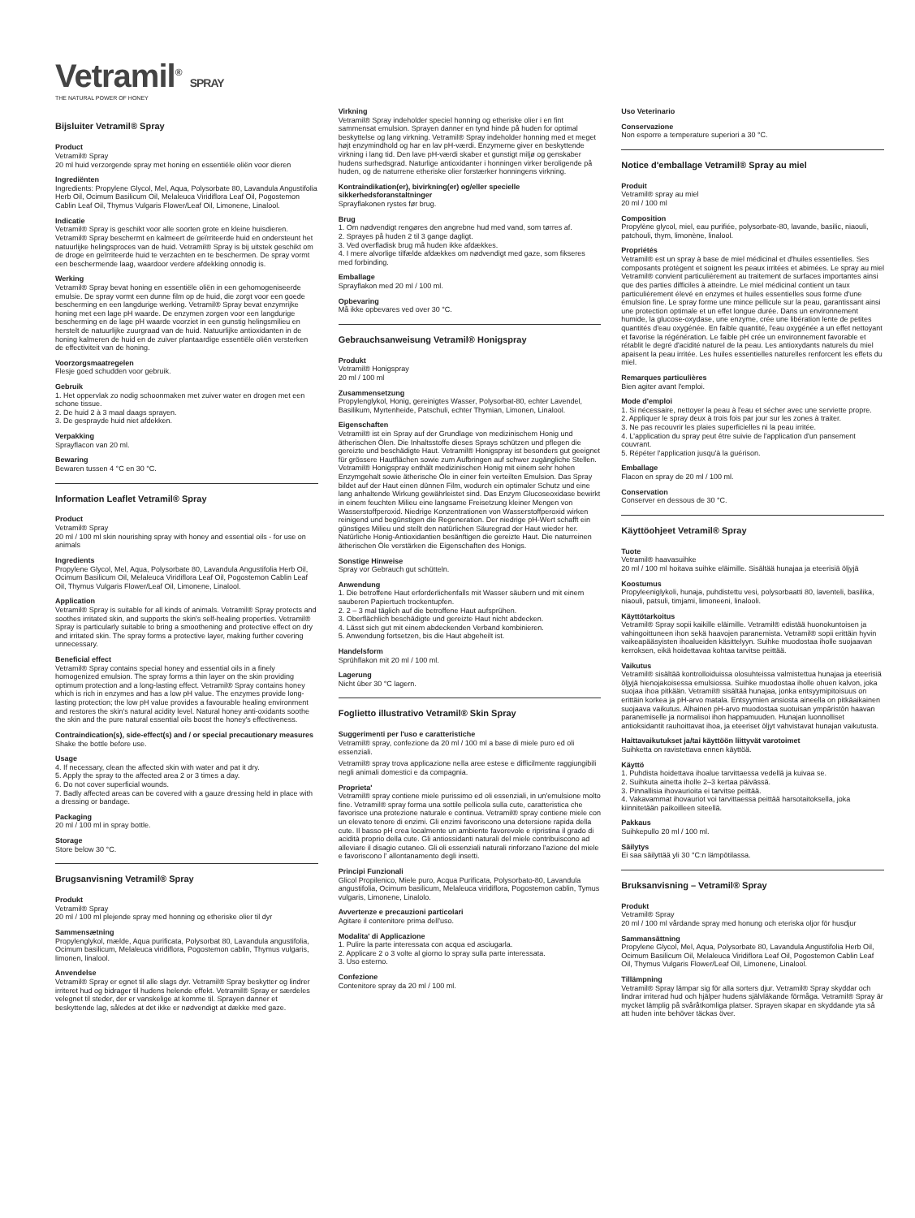Vetramil<sup>®</sup> SPRAY
THE NATURAL POWER OF HONEY
Bijsluiter Vetramil® Spray
Product
Vetramil® Spray
20 ml huid verzorgende spray met honing en essentiële oliën voor dieren
Ingrediënten
Ingredients: Propylene Glycol, Mel, Aqua, Polysorbate 80, Lavandula Angustifolia Herb Oil, Ocimum Basilicum Oil, Melaleuca Viridiflora Leaf Oil, Pogostemon Cablin Leaf Oil, Thymus Vulgaris Flower/Leaf Oil, Limonene, Linalool.
Indicatie
Vetramil® Spray is geschikt voor alle soorten grote en kleine huisdieren. Vetramil® Spray beschermt en kalmeert de geïrriteerde huid en ondersteunt het natuurlijke helingsproces van de huid. Vetramil® Spray is bij uitstek geschikt om de droge en geïrriteerde huid te verzachten en te beschermen. De spray vormt een beschermende laag, waardoor verdere afdekking onnodig is.
Werking
Vetramil® Spray bevat honing en essentiële oliën in een gehomogeniseerde emulsie. De spray vormt een dunne film op de huid, die zorgt voor een goede bescherming en een langdurige werking. Vetramil® Spray bevat enzymrijke honing met een lage pH waarde. De enzymen zorgen voor een langdurige bescherming en de lage pH waarde voorziet in een gunstig helingsmilieu en herstelt de natuurlijke zuurgraad van de huid. Natuurlijke antioxidanten in de honing kalmeren de huid en de zuiver plantaardige essentiële oliën versterken de effectiviteit van de honing.
Voorzorgsmaatregelen
Flesje goed schudden voor gebruik.
Gebruik
1. Het oppervlak zo nodig schoonmaken met zuiver water en drogen met een schone tissue.
2. De huid 2 à 3 maal daags sprayen.
3. De gesprayde huid niet afdekken.
Verpakking
Sprayflacon van 20 ml.
Bewaring
Bewaren tussen 4 °C en 30 °C.
Information Leaflet Vetramil® Spray
Product
Vetramil® Spray
20 ml / 100 ml skin nourishing spray with honey and essential oils - for use on animals
Ingredients
Propylene Glycol, Mel, Aqua, Polysorbate 80, Lavandula Angustifolia Herb Oil, Ocimum Basilicum Oil, Melaleuca Viridiflora Leaf Oil, Pogostemon Cablin Leaf Oil, Thymus Vulgaris Flower/Leaf Oil, Limonene, Linalool.
Application
Vetramil® Spray is suitable for all kinds of animals. Vetramil® Spray protects and soothes irritated skin, and supports the skin's self-healing properties. Vetramil® Spray is particularly suitable to bring a smoothening and protective effect on dry and irritated skin. The spray forms a protective layer, making further covering unnecessary.
Beneficial effect
Vetramil® Spray contains special honey and essential oils in a finely homogenized emulsion. The spray forms a thin layer on the skin providing optimum protection and a long-lasting effect. Vetramil® Spray contains honey which is rich in enzymes and has a low pH value. The enzymes provide long-lasting protection; the low pH value provides a favourable healing environment and restores the skin's natural acidity level. Natural honey anti-oxidants soothe the skin and the pure natural essential oils boost the honey's effectiveness.
Contraindication(s), side-effect(s) and / or special precautionary measures
Shake the bottle before use.
Usage
4. If necessary, clean the affected skin with water and pat it dry.
5. Apply the spray to the affected area 2 or 3 times a day.
6. Do not cover superficial wounds.
7. Badly affected areas can be covered with a gauze dressing held in place with a dressing or bandage.
Packaging
20 ml / 100 ml in spray bottle.
Storage
Store below 30 °C.
Brugsanvisning Vetramil® Spray
Produkt
Vetramil® Spray
20 ml / 100 ml plejende spray med honning og etheriske olier til dyr
Sammensætning
Propylenglykol, mælde, Aqua purificata, Polysorbat 80, Lavandula angustifolia, Ocimum basilicum, Melaleuca viridiflora, Pogostemon cablin, Thymus vulgaris, limonen, linalool.
Anvendelse
Vetramil® Spray er egnet til alle slags dyr. Vetramil® Spray beskytter og lindrer irriteret hud og bidrager til hudens helende effekt. Vetramil® Spray er særdeles velegnet til steder, der er vanskelige at komme til. Sprayen danner et beskyttende lag, således at det ikke er nødvendigt at dække med gaze.
Virkning
Vetramil® Spray indeholder speciel honning og etheriske olier i en fint sammensat emulsion. Sprayen danner en tynd hinde på huden for optimal beskyttelse og lang virkning. Vetramil® Spray indeholder honning med et meget højt enzymindhold og har en lav pH-værdi. Enzymerne giver en beskyttende virkning i lang tid. Den lave pH-værdi skaber et gunstigt miljø og genskaber hudens surhedsgrad. Naturlige antioxidanter i honningen virker beroligende på huden, og de naturrene etheriske olier forstærker honningens virkning.
Kontraindikation(er), bivirkning(er) og/eller specielle sikkerhedsforanstaltninger
Sprayflakonen rystes før brug.
Brug
1. Om nødvendigt rengøres den angrebne hud med vand, som tørres af.
2. Sprayes på huden 2 til 3 gange dagligt.
3. Ved overfladisk brug må huden ikke afdækkes.
4. I mere alvorlige tilfælde afdækkes om nødvendigt med gaze, som fikseres med forbinding.
Emballage
Sprayflakon med 20 ml / 100 ml.
Opbevaring
Må ikke opbevares ved over 30 °C.
Gebrauchsanweisung Vetramil® Honigspray
Produkt
Vetramil® Honigspray
20 ml / 100 ml
Zusammensetzung
Propylenglykol, Honig, gereinigtes Wasser, Polysorbat-80, echter Lavendel, Basilikum, Myrtenheide, Patschuli, echter Thymian, Limonen, Linalool.
Eigenschaften
Vetramil® ist ein Spray auf der Grundlage von medizinischem Honig und ätherischen Ölen. Die Inhaltsstoffe dieses Sprays schützen und pflegen die gereizte und beschädigte Haut. Vetramil® Honigspray ist besonders gut geeignet für grössere Hautflächen sowie zum Aufbringen auf schwer zugängliche Stellen. Vetramil® Honigspray enthält medizinischen Honig mit einem sehr hohen Enzymgehalt sowie ätherische Öle in einer fein verteilten Emulsion. Das Spray bildet auf der Haut einen dünnen Film, wodurch ein optimaler Schutz und eine lang anhaltende Wirkung gewährleistet sind. Das Enzym Glucoseoxidase bewirkt in einem feuchten Milieu eine langsame Freisetzung kleiner Mengen von Wasserstoffperoxid. Niedrige Konzentrationen von Wasserstoffperoxid wirken reinigend und begünstigen die Regeneration. Der niedrige pH-Wert schafft ein günstiges Milieu und stellt den natürlichen Säuregrad der Haut wieder her. Natürliche Honig-Antioxidantien besänftigen die gereizte Haut. Die naturreinen ätherischen Öle verstärken die Eigenschaften des Honigs.
Sonstige Hinweise
Spray vor Gebrauch gut schütteln.
Anwendung
1. Die betroffene Haut erforderlichenfalls mit Wasser säubern und mit einem sauberen Papiertuch trockentupfen.
2. 2 – 3 mal täglich auf die betroffene Haut aufsprühen.
3. Oberflächlich beschädigte und gereizte Haut nicht abdecken.
4. Lässt sich gut mit einem abdeckenden Verband kombinieren.
5. Anwendung fortsetzen, bis die Haut abgeheilt ist.
Handelsform
Sprühflakon mit 20 ml / 100 ml.
Lagerung
Nicht über 30 °C lagern.
Foglietto illustrativo Vetramil® Skin Spray
Suggerimenti per l'uso e caratteristiche
Vetramil® spray, confezione da 20 ml / 100 ml a base di miele puro ed oli essenziali.
Vetramil® spray trova applicazione nella aree estese e difficilmente raggiungibili negli animali domestici e da compagnia.
Proprieta'
Vetramil® spray contiene miele purissimo ed oli essenziali, in un'emulsione molto fine. Vetramil® spray forma una sottile pellicola sulla cute, caratteristica che favorisce una protezione naturale e continua. Vetramil® spray contiene miele con un elevato tenore di enzimi. Gli enzimi favoriscono una detersione rapida della cute. Il basso pH crea localmente un ambiente favorevole e ripristina il grado di acidità proprio della cute. Gli antiossidanti naturali del miele contribuiscono ad alleviare il disagio cutaneo. Gli oli essenziali naturali rinforzano l'azione del miele e favoriscono l' allontanamento degli insetti.
Principi Funzionali
Glicol Propilenico, Miele puro, Acqua Purificata, Polysorbato-80, Lavandula angustifolia, Ocimum basilicum, Melaleuca viridiflora, Pogostemon cablin, Tymus vulgaris, Limonene, Linalolo.
Avvertenze e precauzioni particolari
Agitare il contenitore prima dell'uso.
Modalita' di Applicazione
1. Pulire la parte interessata con acqua ed asciugarla.
2. Applicare 2 o 3 volte al giorno lo spray sulla parte interessata.
3. Uso esterno.
Confezione
Contenitore spray da 20 ml / 100 ml.
Uso Veterinario
Conservazione
Non esporre a temperature superiori a 30 °C.
Notice d'emballage Vetramil® Spray au miel
Produit
Vetramil® spray au miel
20 ml / 100 ml
Composition
Propylène glycol, miel, eau purifiée, polysorbate-80, lavande, basilic, niaouli, patchouli, thym, limonène, linalool.
Propriétés
Vetramil® est un spray à base de miel médicinal et d'huiles essentielles. Ses composants protègent et soignent les peaux irritées et abimées. Le spray au miel Vetramil® convient particulièrement au traitement de surfaces importantes ainsi que des parties difficiles à atteindre. Le miel médicinal contient un taux particulièrement élevé en enzymes et huiles essentielles sous forme d'une émulsion fine. Le spray forme une mince pellicule sur la peau, garantissant ainsi une protection optimale et un effet longue durée. Dans un environnement humide, la glucose-oxydase, une enzyme, crée une libération lente de petites quantités d'eau oxygénée. En faible quantité, l'eau oxygénée a un effet nettoyant et favorise la régénération. Le faible pH crée un environnement favorable et rétablit le degré d'acidité naturel de la peau. Les antioxydants naturels du miel apaisent la peau irritée. Les huiles essentielles naturelles renforcent les effets du miel.
Remarques particulières
Bien agiter avant l'emploi.
Mode d'emploi
1. Si nécessaire, nettoyer la peau à l'eau et sécher avec une serviette propre.
2. Appliquer le spray deux à trois fois par jour sur les zones à traiter.
3. Ne pas recouvrir les plaies superficielles ni la peau irritée.
4. L'application du spray peut être suivie de l'application d'un pansement couvrant.
5. Répéter l'application jusqu'à la guérison.
Emballage
Flacon en spray de 20 ml / 100 ml.
Conservation
Conserver en dessous de 30 °C.
Käyttöohjeet Vetramil® Spray
Tuote
Vetramil® haavasuihke
20 ml / 100 ml hoitava suihke eläimille. Sisältää hunajaa ja eteerisiä öljyjä
Koostumus
Propyleeniglykoli, hunaja, puhdistettu vesi, polysorbaatti 80, laventeli, basilika, niaouli, patsuli, timjami, limoneeni, linalooli.
Käyttötarkoitus
Vetramil® Spray sopii kaikille eläimille. Vetramil® edistää huonokuntoisen ja vahingoittuneen ihon sekä haavojen paranemista. Vetramil® sopii erittäin hyvin vaikeapääsyisten ihoalueiden käsittelyyn. Suihke muodostaa iholle suojaavan kerroksen, eikä hoidettavaa kohtaa tarvitse peittää.
Vaikutus
Vetramil® sisältää kontrolloiduissa olosuhteissa valmistettua hunajaa ja eteerisiä öljyjä hienojakoisessa emulsiossa. Suihke muodostaa iholle ohuen kalvon, joka suojaa ihoa pitkään. Vetramil® sisältää hunajaa, jonka entsyymipitoisuus on erittäin korkea ja pH-arvo matala. Entsyymien ansiosta aineella on pitkäaikainen suojaava vaikutus. Alhainen pH-arvo muodostaa suotuisan ympäristön haavan paranemiselle ja normalisoi ihon happamuuden. Hunajan luonnolliset antioksidantit rauhoittavat ihoa, ja eteeriset öljyt vahvistavat hunajan vaikutusta.
Haittavaikutukset ja/tai käyttöön liittyvät varotoimet
Suihketta on ravistettava ennen käyttöä.
Käyttö
1. Puhdista hoidettava ihoalue tarvittaessa vedellä ja kuivaa se.
2. Suihkuta ainetta iholle 2–3 kertaa päivässä.
3. Pinnallisia ihovaurioita ei tarvitse peittää.
4. Vakavammat ihovauriot voi tarvittaessa peittää harsotaitoksella, joka kiinnitetään paikoilleen siteellä.
Pakkaus
Suihkepullo 20 ml / 100 ml.
Säilytys
Ei saa säilyttää yli 30 °C:n lämpötilassa.
Bruksanvisning – Vetramil® Spray
Produkt
Vetramil® Spray
20 ml / 100 ml vårdande spray med honung och eteriska oljor för husdjur
Sammansättning
Propylene Glycol, Mel, Aqua, Polysorbate 80, Lavandula Angustifolia Herb Oil, Ocimum Basilicum Oil, Melaleuca Viridiflora Leaf Oil, Pogostemon Cablin Leaf Oil, Thymus Vulgaris Flower/Leaf Oil, Limonene, Linalool.
Tillämpning
Vetramil® Spray lämpar sig för alla sorters djur. Vetramil® Spray skyddar och lindrar irriterad hud och hjälper hudens självläkande förmåga. Vetramil® Spray är mycket lämplig på svåråtkomliga platser. Sprayen skapar en skyddande yta så att huden inte behöver täckas över.